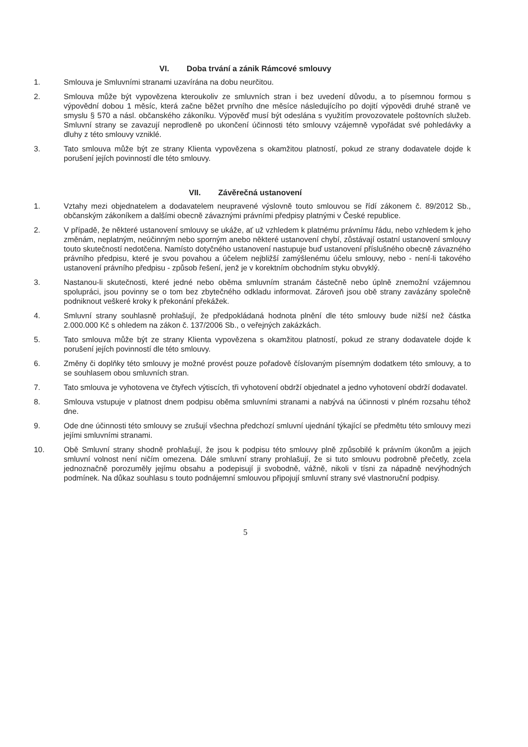VI. Doba trvání a zánik Rámcové smlouvy
1. Smlouva je Smluvními stranami uzavírána na dobu neurčitou.
2. Smlouva může být vypovězena kteroukoliv ze smluvních stran i bez uvedení důvodu, a to písemnou formou s výpovědní dobou 1 měsíc, která začne běžet prvního dne měsíce následujícího po dojití výpovědi druhé straně ve smyslu § 570 a násl. občanského zákoníku. Výpověď musí být odeslána s využitím provozovatele poštovních služeb. Smluvní strany se zavazují neprodleně po ukončení účinnosti této smlouvy vzájemně vypořádat své pohledávky a dluhy z této smlouvy vzniklé.
3. Tato smlouva může být ze strany Klienta vypovězena s okamžitou platností, pokud ze strany dodavatele dojde k porušení jejích povinností dle této smlouvy.
VII. Závěrečná ustanovení
1. Vztahy mezi objednatelem a dodavatelem neupravené výslovně touto smlouvou se řídí zákonem č. 89/2012 Sb., občanským zákoníkem a dalšími obecně závaznými právními předpisy platnými v České republice.
2. V případě, že některé ustanovení smlouvy se ukáže, ať už vzhledem k platnému právnímu řádu, nebo vzhledem k jeho změnám, neplatným, neúčinným nebo sporným anebo některé ustanovení chybí, zůstávají ostatní ustanovení smlouvy touto skutečností nedotčena. Namísto dotyčného ustanovení nastupuje buď ustanovení příslušného obecně závazného právního předpisu, které je svou povahou a účelem nejbližší zamýšlenému účelu smlouvy, nebo - není-li takového ustanovení právního předpisu - způsob řešení, jenž je v korektním obchodním styku obvyklý.
3. Nastanou-li skutečnosti, které jedné nebo oběma smluvním stranám částečně nebo úplně znemožní vzájemnou spolupráci, jsou povinny se o tom bez zbytečného odkladu informovat. Zároveň jsou obě strany zavázány společně podniknout veškeré kroky k překonání překážek.
4. Smluvní strany souhlasně prohlašují, že předpokládaná hodnota plnění dle této smlouvy bude nižší než částka 2.000.000 Kč s ohledem na zákon č. 137/2006 Sb., o veřejných zakázkách.
5. Tato smlouva může být ze strany Klienta vypovězena s okamžitou platností, pokud ze strany dodavatele dojde k porušení jejích povinností dle této smlouvy.
6. Změny či doplňky této smlouvy je možné provést pouze pořadově číslovaným písemným dodatkem této smlouvy, a to se souhlasem obou smluvních stran.
7. Tato smlouva je vyhotovena ve čtyřech výtiscích, tři vyhotovení obdrží objednatel a jedno vyhotovení obdrží dodavatel.
8. Smlouva vstupuje v platnost dnem podpisu oběma smluvními stranami a nabývá na účinnosti v plném rozsahu téhož dne.
9. Ode dne účinnosti této smlouvy se zrušují všechna předchozí smluvní ujednání týkající se předmětu této smlouvy mezi jejími smluvními stranami.
10. Obě Smluvní strany shodně prohlašují, že jsou k podpisu této smlouvy plně způsobilé k právním úkonům a jejich smluvní volnost není ničím omezena. Dále smluvní strany prohlašují, že si tuto smlouvu podrobně přečetly, zcela jednoznačně porozuměly jejímu obsahu a podepisují ji svobodně, vážně, nikoli v tísni za nápadně nevýhodných podmínek. Na důkaz souhlasu s touto podnájemní smlouvou připojují smluvní strany své vlastnoruční podpisy.
5